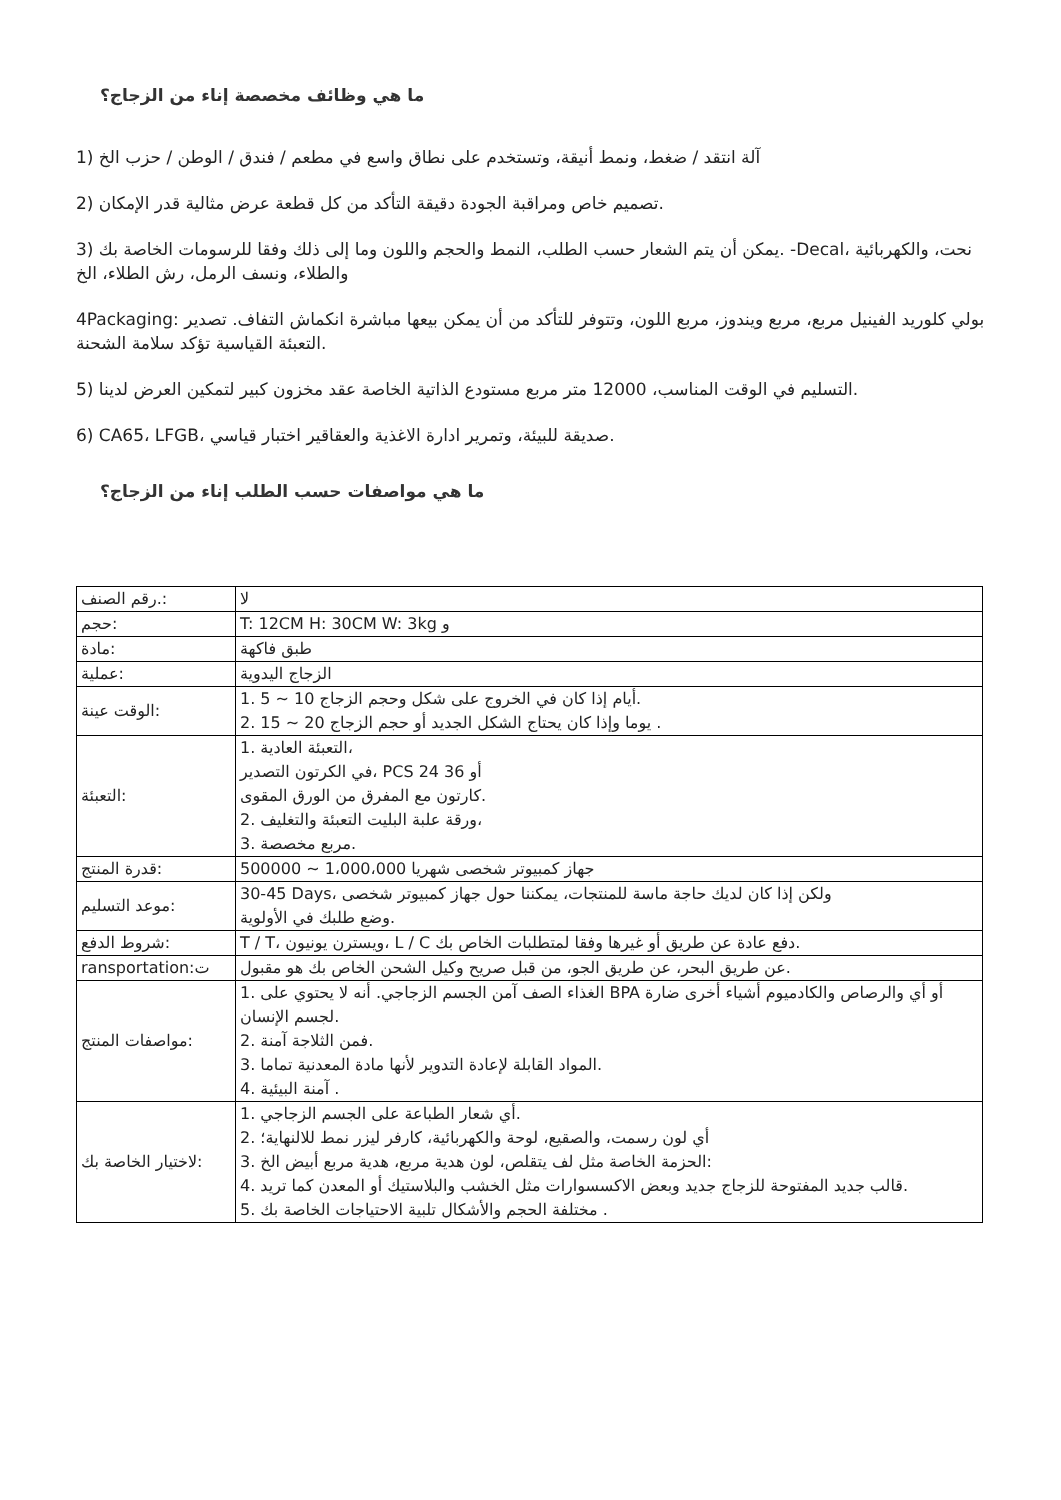ما هي وظائف مخصصة إناء من الزجاج؟
1) آلة انتقد / ضغط، ونمط أنيقة، وتستخدم على نطاق واسع في مطعم / فندق / الوطن / حزب الخ
2) تصميم خاص ومراقبة الجودة دقيقة التأكد من كل قطعة عرض مثالية قدر الإمكان.
3) يمكن أن يتم الشعار حسب الطلب، النمط والحجم واللون وما إلى ذلك وفقا للرسومات الخاصة بك. -Decal، نحت، والكهربائية والطلاء، ونسف الرمل، رش الطلاء، الخ
4Packaging: بولي كلوريد الفينيل مربع، مربع ويندوز، مربع اللون، وتتوفر للتأكد من أن يمكن بيعها مباشرة انكماش التفاف. تصدير التعبئة القياسية تؤكد سلامة الشحنة.
5) التسليم في الوقت المناسب، 12000 متر مربع مستودع الذاتية الخاصة عقد مخزون كبير لتمكين العرض لدينا.
6) CA65، LFGB، صديقة للبيئة، وتمرير ادارة الاغذية والعقاقير اختبار قياسي.
ما هي مواصفات حسب الطلب إناء من الزجاج؟
| رقم الصنف.: | لا |
| حجم: | T: 12CM H: 30CM W: 3kg و |
| مادة: | طبق فاكهة |
| عملية: | الزجاج اليدوية |
| الوقت عينة: | 1. 5 ~ 10 أيام إذا كان في الخروج على شكل وحجم الزجاج. 2. 15 ~ 20 يوما وإذا كان يحتاج الشكل الجديد أو حجم الزجاج . |
| التعبئة: | 1. التعبئة العادية، في الكرتون التصدير، PCS 24 أو 36 كارتون مع المفرق من الورق المقوى. 2. ورقة علبة البليت التعبئة والتغليف، 3. مربع مخصصة. |
| قدرة المنتج: | 500000 ~ 1،000،000 جهاز كمبيوتر شخصى شهريا |
| موعد التسليم: | 30-45 Days، ولكن إذا كان لديك حاجة ماسة للمنتجات، يمكننا حول جهاز كمبيوتر شخصى وضع طلبك في الأولوية. |
| شروط الدفع: | T / T، ويسترن يونيون، L / C دفع عادة عن طريق أو غيرها وفقا لمتطلبات الخاص بك. |
| ransportation:ت | عن طريق البحر، عن طريق الجو، من قبل صريح وكيل الشحن الخاص بك هو مقبول. |
| مواصفات المنتج: | 1. الغذاء الصف آمن الجسم الزجاجي. أنه لا يحتوي على BPA أو أي والرصاص والكادميوم أشياء أخرى ضارة لجسم الإنسان. 2. فمن الثلاجة آمنة. 3. المواد القابلة لإعادة التدوير لأنها مادة المعدنية تماما. 4. آمنة البيئية . |
| لاختيار الخاصة بك: | 1. أي شعار الطباعة على الجسم الزجاجي. 2. أي لون رسمت، والصقيع، لوحة والكهربائية، كارفر ليزر نمط للالنهاية؛ 3. الحزمة الخاصة مثل لف يتقلص، لون هدية مربع، هدية مربع أبيض الخ: 4. قالب جديد المفتوحة للزجاج جديد وبعض الاكسسوارات مثل الخشب والبلاستيك أو المعدن كما تريد. 5. مختلفة الحجم والأشكال تلبية الاحتياجات الخاصة بك . |